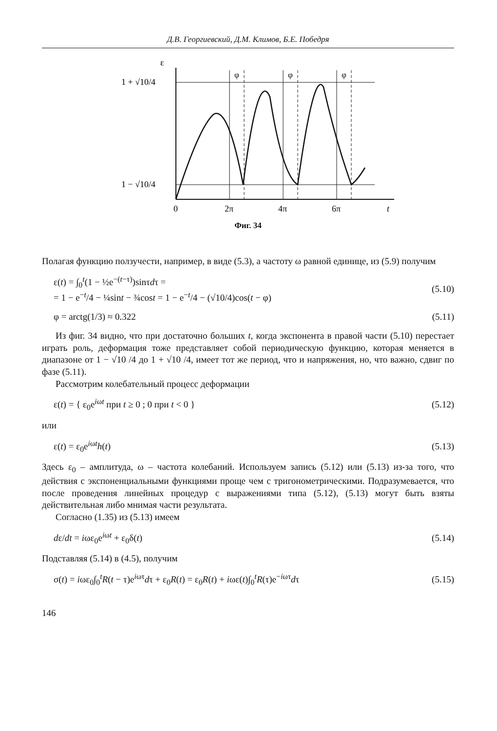Д.В. Георгиевский, Д.М. Климов, Б.Е. Победря
ε
1 + √10/4
1 − √10/4
φ
φ
φ
0
2π
4π
6π
t
Фиг. 34
Полагая функцию ползучести, например, в виде (5.3), а частоту ω равной единице, из (5.9) получим
ε(t) = ∫<sub>0</sub><sup>t</sup>(1 − ½e<sup>−(t−τ)</sup>)sinτdτ =
= 1 − e<sup>−t</sup>/4 − ¼sint − ¾cost = 1 − e<sup>−t</sup>/4 − (√10/4)cos(t − φ) (5.10)
φ = arctg(1/3) ≈ 0.322 (5.11)
Из фиг. 34 видно, что при достаточно больших t, когда экспонента в правой части (5.10) перестает играть роль, деформация тоже представляет собой периодическую функцию, которая меняется в диапазоне от 1 − √10 /4 до 1 + √10 /4, имеет тот же период, что и напряжения, но, что важно, сдвиг по фазе (5.11).
Рассмотрим колебательный процесс деформации
ε(t) = { ε<sub>0</sub>e<sup>iωt</sup> при t ≥ 0 ; 0 при t < 0 } (5.12)
или
ε(t) = ε<sub>0</sub>e<sup>iωt</sup>h(t) (5.13)
Здесь ε<sub>0</sub> – амплитуда, ω – частота колебаний. Используем запись (5.12) или (5.13) из-за того, что действия с экспоненциальными функциями проще чем с тригонометрическими. Подразумевается, что после проведения линейных процедур с выражениями типа (5.12), (5.13) могут быть взяты действительная либо мнимая части результата.
Согласно (1.35) из (5.13) имеем
dε/dt = iωε<sub>0</sub>e<sup>iωt</sup> + ε<sub>0</sub>δ(t) (5.14)
Подставляя (5.14) в (4.5), получим
σ(t) = iωε<sub>0</sub>∫<sub>0</sub><sup>t</sup>R(t − τ)e<sup>iωτ</sup>dτ + ε<sub>0</sub>R(t) = ε<sub>0</sub>R(t) + iωε(t)∫<sub>0</sub><sup>t</sup>R(τ)e<sup>−iωτ</sup>dτ (5.15)
146